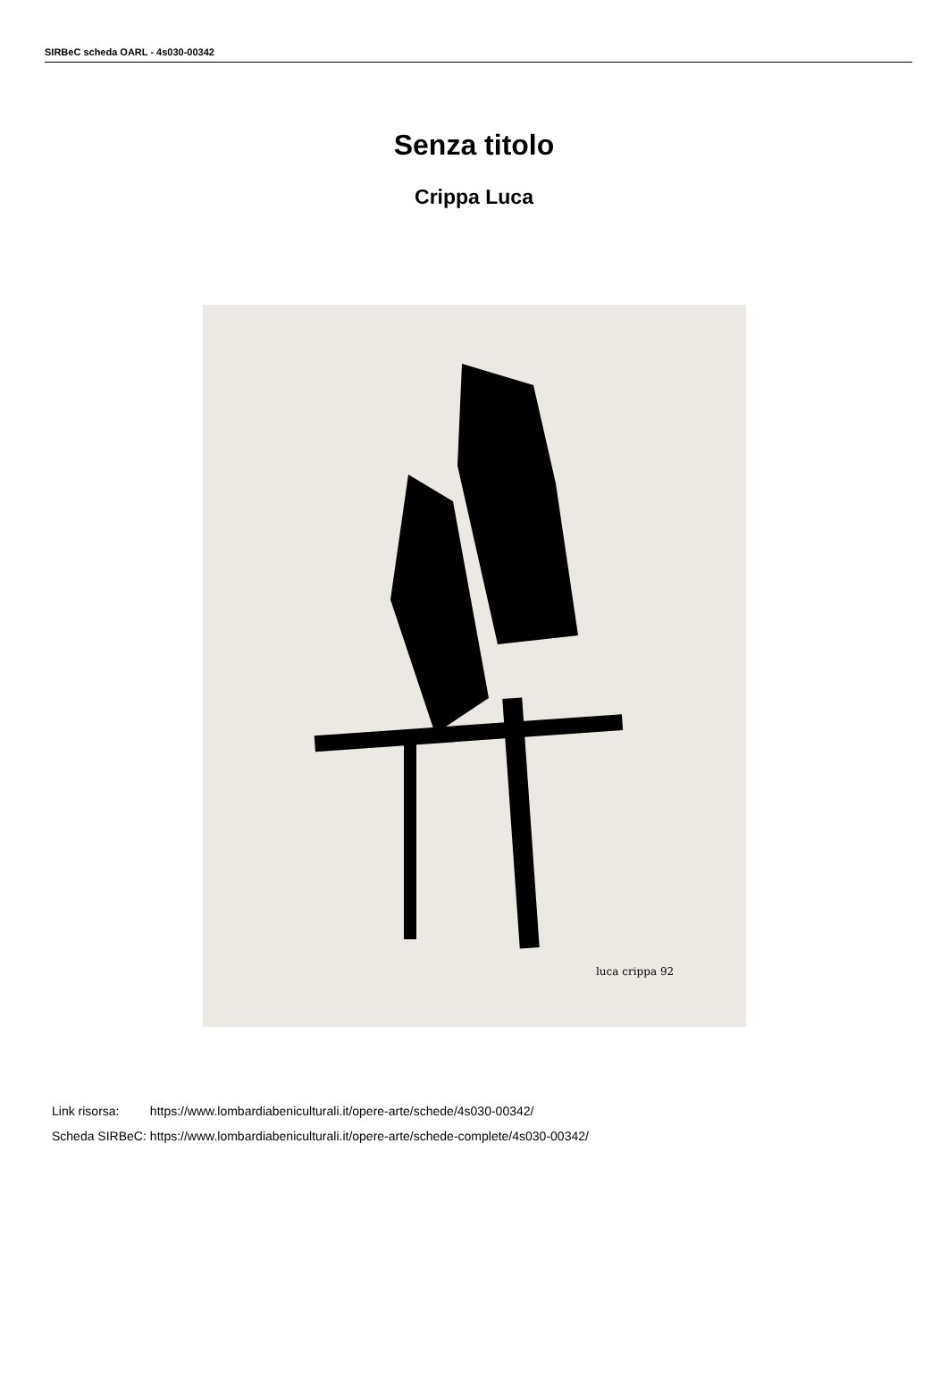SIRBeC scheda OARL - 4s030-00342
Senza titolo
Crippa Luca
luca crippa 92
| Link risorsa: | https://www.lombardiabeniculturali.it/opere-arte/schede/4s030-00342/ |
| Scheda SIRBeC: | https://www.lombardiabeniculturali.it/opere-arte/schede-complete/4s030-00342/ |